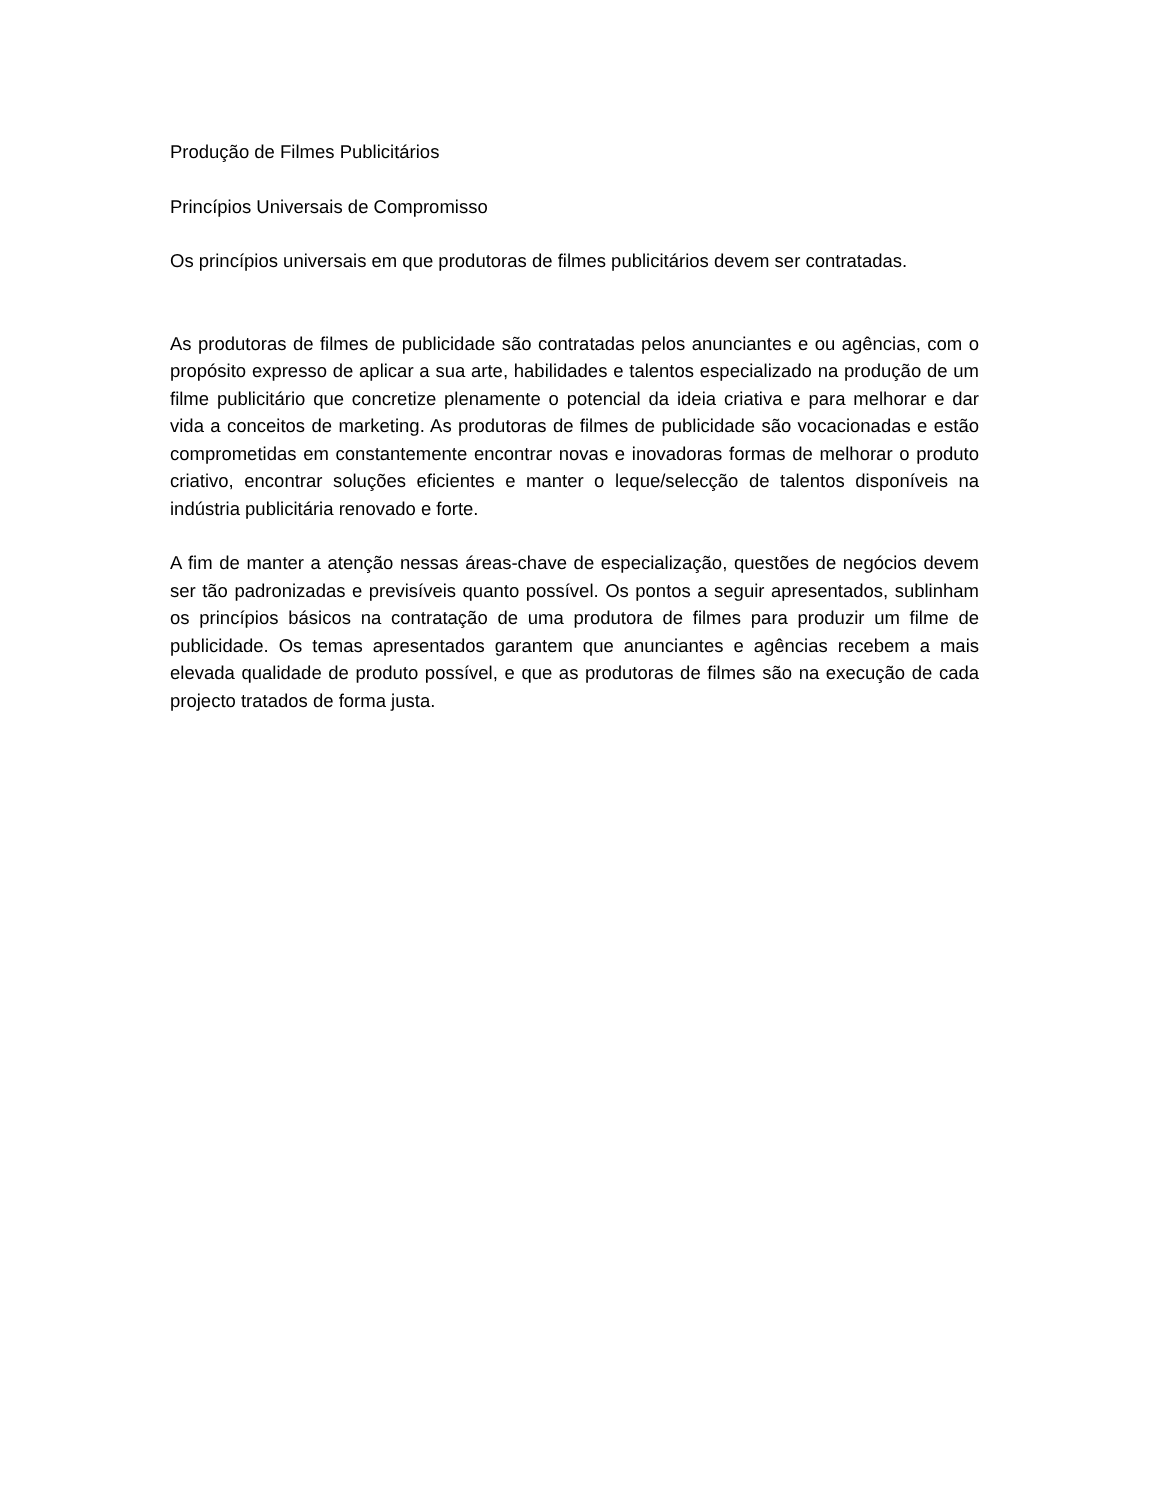Produção de Filmes Publicitários
Princípios Universais de Compromisso
Os princípios universais em que produtoras de filmes publicitários devem ser contratadas.
As produtoras de filmes de publicidade são contratadas pelos anunciantes e ou agências, com o propósito expresso de aplicar a sua arte, habilidades e talentos especializado na produção de um filme publicitário que concretize plenamente o potencial da ideia criativa e para melhorar e dar vida a conceitos de marketing. As produtoras de filmes de publicidade são vocacionadas e estão comprometidas em constantemente encontrar novas e inovadoras formas de melhorar o produto criativo, encontrar soluções eficientes e manter o leque/selecção de talentos disponíveis na indústria publicitária renovado e forte.
A fim de manter a atenção nessas áreas-chave de especialização, questões de negócios devem ser tão padronizadas e previsíveis quanto possível. Os pontos a seguir apresentados, sublinham os princípios básicos na contratação de uma produtora de filmes para produzir um filme de publicidade. Os temas apresentados garantem que anunciantes e agências recebem a mais elevada qualidade de produto possível, e que as produtoras de filmes são na execução de cada projecto tratados de forma justa.